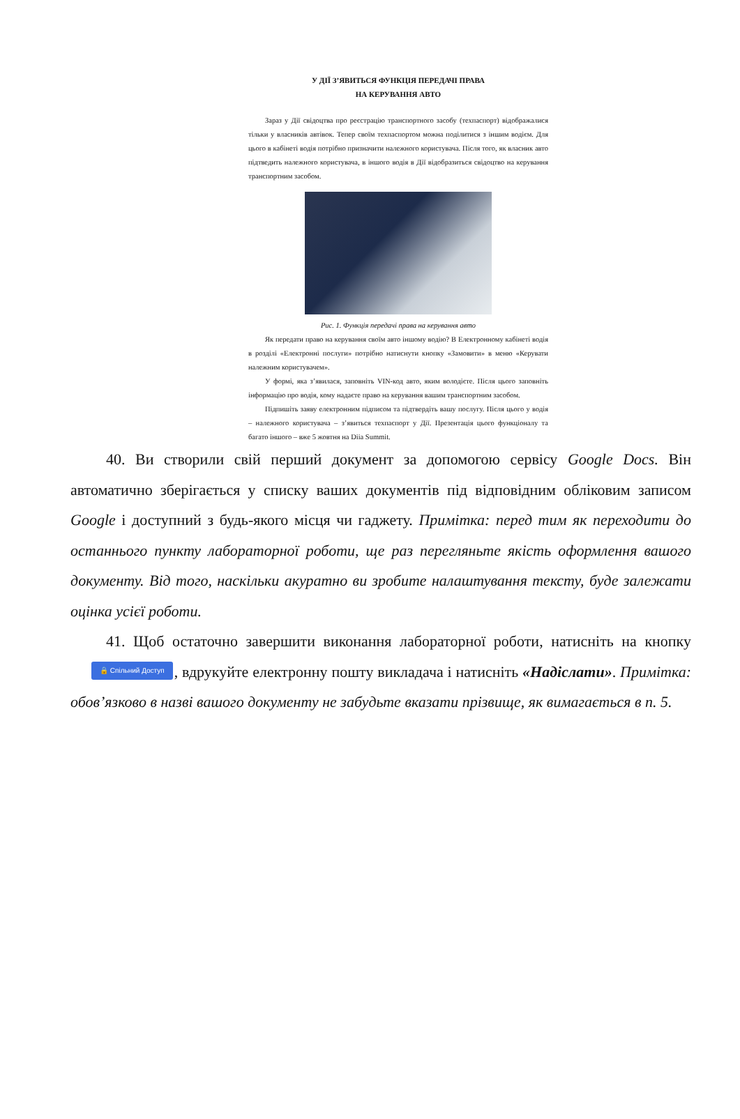У ДІЇ З’ЯВИТЬСЯ ФУНКЦІЯ ПЕРЕДАЧІ ПРАВА
НА КЕРУВАННЯ АВТО
Зараз у Дії свідоцтва про реєстрацію транспортного засобу (техпаспорт) відображалися тільки у власників автівок. Тепер своїм техпаспортом можна поділитися з іншим водієм. Для цього в кабінеті водія потрібно призначити належного користувача. Після того, як власник авто підтведить належного користувача, в іншого водія в Дії відобразиться свідоцтво на керування транспортним засобом.
Рис. 1. Функція передачі права на керування авто
Як передати право на керування своїм авто іншому водію? В Електронному кабінеті водія в розділі «Електронні послуги» потрібно натиснути кнопку «Замовити» в меню «Керувати належним користувачем».
У формі, яка з’явилася, заповніть VIN-код авто, яким володієте. Після цього заповніть інформацію про водія, кому надаєте право на керування вашим транспортним засобом.
Підпишіть заяву електронним підписом та підтвердіть вашу послугу. Після цього у водія – належного користувача – з’явиться техпаспорт у Дії. Презентація цього функціоналу та багато іншого – вже 5 жовтня на Diia Summit.
40. Ви створили свій перший документ за допомогою сервісу Google Docs. Він автоматично зберігається у списку ваших документів під відповідним обліковим записом Google і доступний з будь-якого місця чи гаджету. Примітка: перед тим як переходити до останнього пункту лабораторної роботи, ще раз перегляньте якість оформлення вашого документу. Від того, наскільки акуратно ви зробите налаштування тексту, буде залежати оцінка усієї роботи.
41. Щоб остаточно завершити виконання лабораторної роботи, натисніть на кнопку 🔒 Спільний Доступ, вдрукуйте електронну пошту викладача і натисніть «Надіслати». Примітка: обов’язково в назві вашого документу не забудьте вказати прізвище, як вимагається в п. 5.